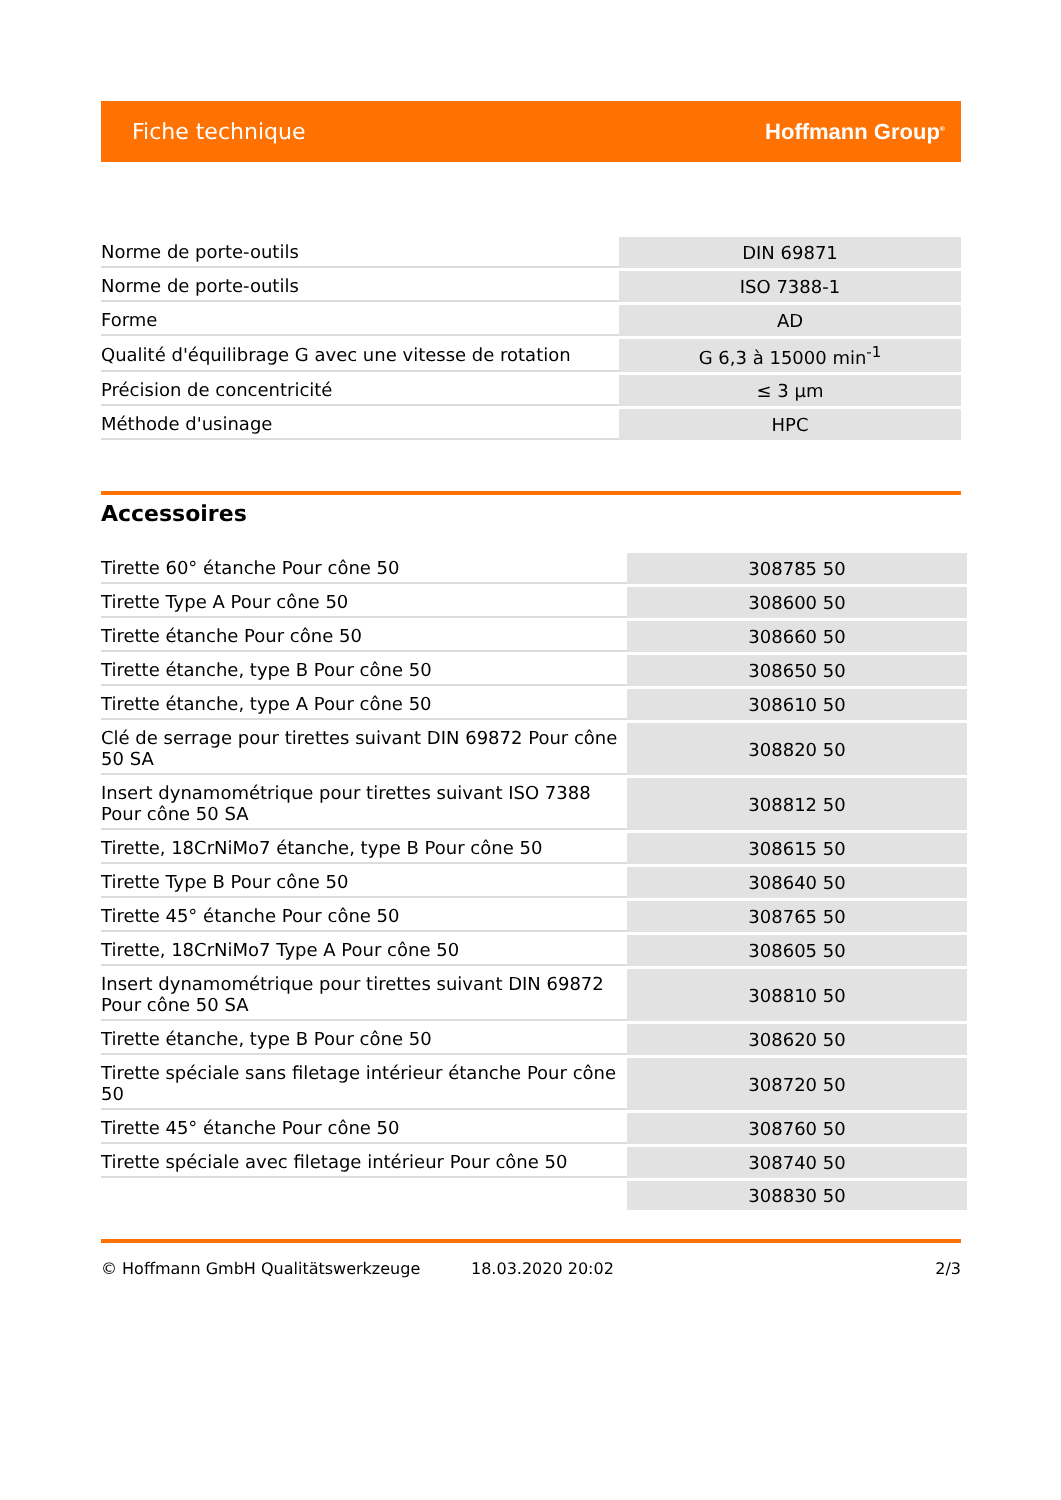Fiche technique Hoffmann Group<sup>®</sup>
| Norme de porte-outils | DIN 69871 |
| Norme de porte-outils | ISO 7388-1 |
| Forme | AD |
| Qualité d'équilibrage G avec une vitesse de rotation | G 6,3 à 15000 min<sup>-1</sup> |
| Précision de concentricité | ≤ 3 µm |
| Méthode d'usinage | HPC |
Accessoires
| Tirette 60° étanche Pour cône 50 | 308785 50 |
| Tirette Type A Pour cône 50 | 308600 50 |
| Tirette étanche Pour cône 50 | 308660 50 |
| Tirette étanche, type B Pour cône 50 | 308650 50 |
| Tirette étanche, type A Pour cône 50 | 308610 50 |
| Clé de serrage pour tirettes suivant DIN 69872 Pour cône 50 SA | 308820 50 |
| Insert dynamométrique pour tirettes suivant ISO 7388 Pour cône 50 SA | 308812 50 |
| Tirette, 18CrNiMo7 étanche, type B Pour cône 50 | 308615 50 |
| Tirette Type B Pour cône 50 | 308640 50 |
| Tirette 45° étanche Pour cône 50 | 308765 50 |
| Tirette, 18CrNiMo7 Type A Pour cône 50 | 308605 50 |
| Insert dynamométrique pour tirettes suivant DIN 69872 Pour cône 50 SA | 308810 50 |
| Tirette étanche, type B Pour cône 50 | 308620 50 |
| Tirette spéciale sans filetage intérieur étanche Pour cône 50 | 308720 50 |
| Tirette 45° étanche Pour cône 50 | 308760 50 |
| Tirette spéciale avec filetage intérieur Pour cône 50 | 308740 50 |
| | 308830 50 |
© Hoffmann GmbH Qualitätswerkzeuge 18.03.2020 20:02 2/3